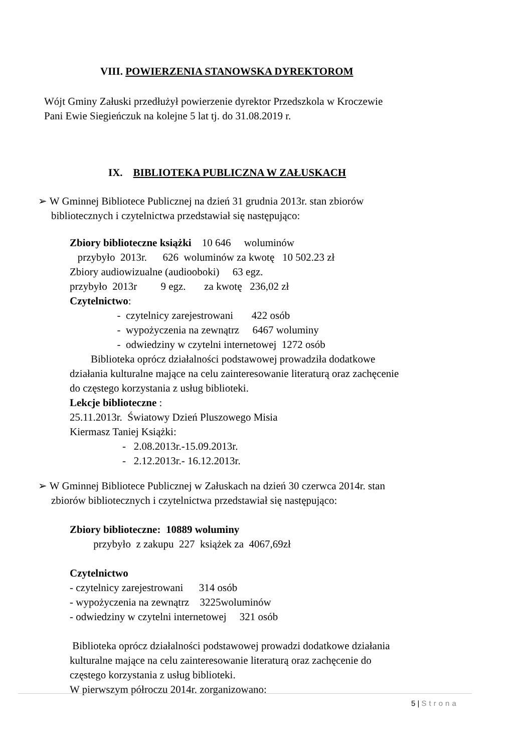VIII. POWIERZENIA STANOWSKA DYREKTOROM
Wójt Gminy Załuski przedłużył powierzenie dyrektor Przedszkola w Kroczewie
Pani Ewie Siegieńczuk na kolejne 5 lat tj. do 31.08.2019 r.
IX. BIBLIOTEKA PUBLICZNA W ZAŁUSKACH
➢ W Gminnej Bibliotece Publicznej na dzień 31 grudnia 2013r. stan zbiorów
bibliotecznych i czytelnictwa przedstawiał się następująco:
Zbiory biblioteczne książki 10 646 woluminów
przybyło 2013r. 626 woluminów za kwotę 10 502.23 zł
Zbiory audiowizualne (audiooboki) 63 egz.
przybyło 2013r 9 egz. za kwotę 236,02 zł
Czytelnictwo:
- czytelnicy zarejestrowani 422 osób
- wypożyczenia na zewnątrz 6467 woluminy
- odwiedziny w czytelni internetowej 1272 osób
Biblioteka oprócz działalności podstawowej prowadziła dodatkowe
działania kulturalne mające na celu zainteresowanie literaturą oraz zachęcenie
do częstego korzystania z usług biblioteki.
Lekcje biblioteczne :
25.11.2013r. Światowy Dzień Pluszowego Misia
Kiermasz Taniej Książki:
- 2.08.2013r.-15.09.2013r.
- 2.12.2013r.- 16.12.2013r.
➢ W Gminnej Bibliotece Publicznej w Załuskach na dzień 30 czerwca 2014r. stan
zbiorów bibliotecznych i czytelnictwa przedstawiał się następująco:
Zbiory biblioteczne: 10889 woluminy
przybyło z zakupu 227 książek za 4067,69zł
Czytelnictwo
- czytelnicy zarejestrowani 314 osób
- wypożyczenia na zewnątrz 3225woluminów
- odwiedziny w czytelni internetowej 321 osób
Biblioteka oprócz działalności podstawowej prowadzi dodatkowe działania
kulturalne mające na celu zainteresowanie literaturą oraz zachęcenie do
częstego korzystania z usług biblioteki.
W pierwszym półroczu 2014r. zorganizowano:
5 | Strona